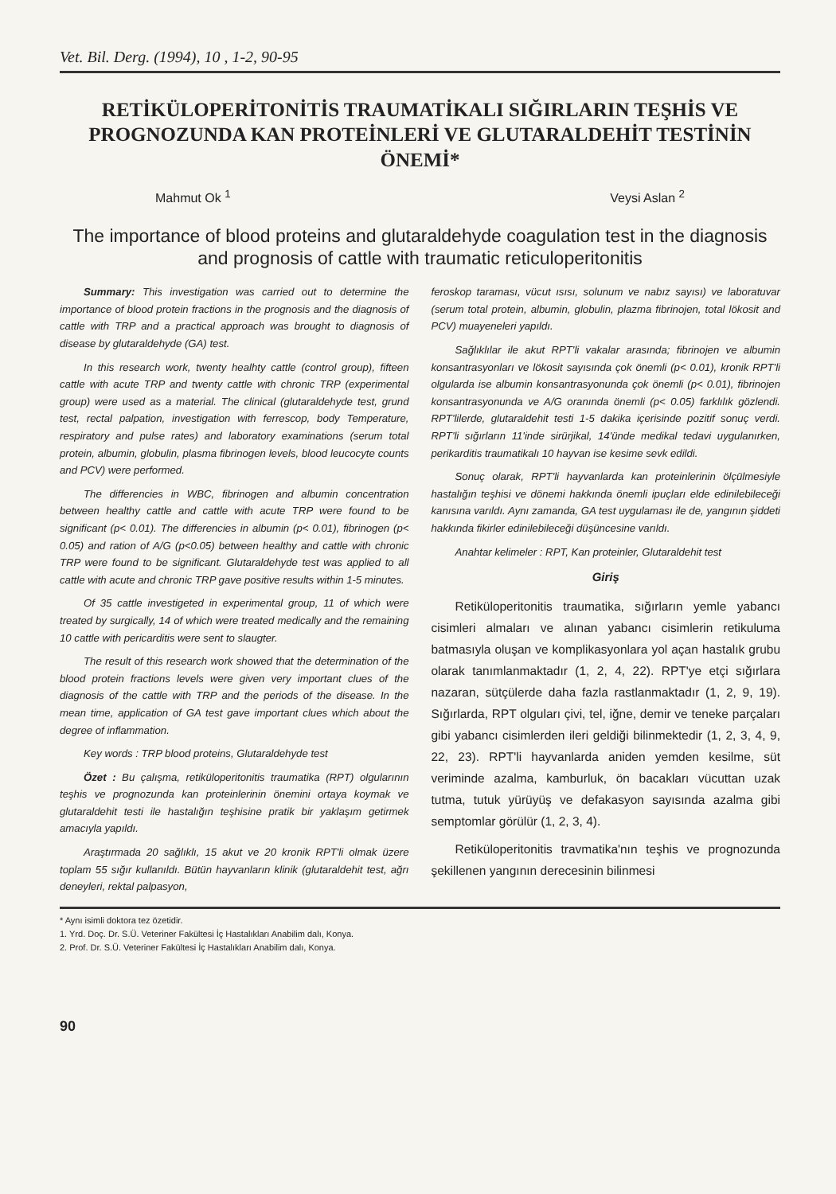Vet. Bil. Derg. (1994), 10 , 1-2, 90-95
RETİKÜLOPERİTONİTİS TRAUMATİKALI SIĞIRLARIN TEŞHİS VE PROGNOZUNDA KAN PROTEİNLERİ VE GLUTARALDEHİT TESTİNİN ÖNEMİ*
Mahmut Ok <sup>1</sup> Veysi Aslan <sup>2</sup>
The importance of blood proteins and glutaraldehyde coagulation test in the diagnosis and prognosis of cattle with traumatic reticuloperitonitis
Summary: This investigation was carried out to determine the importance of blood protein fractions in the prognosis and the diagnosis of cattle with TRP and a practical approach was brought to diagnosis of disease by glutaraldehyde (GA) test.
In this research work, twenty healhty cattle (control group), fifteen cattle with acute TRP and twenty cattle with chronic TRP (experimental group) were used as a material. The clinical (glutaraldehyde test, grund test, rectal palpation, investigation with ferrescop, body Temperature, respiratory and pulse rates) and laboratory examinations (serum total protein, albumin, globulin, plasma fibrinogen levels, blood leucocyte counts and PCV) were performed.
The differencies in WBC, fibrinogen and albumin concentration between healthy cattle and cattle with acute TRP were found to be significant (p< 0.01). The differencies in albumin (p< 0.01), fibrinogen (p< 0.05) and ration of A/G (p<0.05) between healthy and cattle with chronic TRP were found to be significant. Glutaraldehyde test was applied to all cattle with acute and chronic TRP gave positive results within 1-5 minutes.
Of 35 cattle investigeted in experimental group, 11 of which were treated by surgically, 14 of which were treated medically and the remaining 10 cattle with pericarditis were sent to slaugter.
The result of this research work showed that the determination of the blood protein fractions levels were given very important clues of the diagnosis of the cattle with TRP and the periods of the disease. In the mean time, application of GA test gave important clues which about the degree of inflammation.
Key words : TRP blood proteins, Glutaraldehyde test
Özet : Bu çalışma, retiküloperitonitis traumatika (RPT) olgularının teşhis ve prognozunda kan proteinlerinin önemini ortaya koymak ve glutaraldehit testi ile hastalığın teşhisine pratik bir yaklaşım getirmek amacıyla yapıldı.
Araştırmada 20 sağlıklı, 15 akut ve 20 kronik RPT'li olmak üzere toplam 55 sığır kullanıldı. Bütün hayvanların klinik (glutaraldehit test, ağrı deneyleri, rektal palpasyon,
feroskop taraması, vücut ısısı, solunum ve nabız sayısı) ve laboratuvar (serum total protein, albumin, globulin, plazma fibrinojen, total lökosit and PCV) muayeneleri yapıldı.
Sağlıklılar ile akut RPT'li vakalar arasında; fibrinojen ve albumin konsantrasyonları ve lökosit sayısında çok önemli (p< 0.01), kronik RPT'li olgularda ise albumin konsantrasyonunda çok önemli (p< 0.01), fibrinojen konsantrasyonunda ve A/G oranında önemli (p< 0.05) farklılık gözlendi. RPT'lilerde, glutaraldehit testi 1-5 dakika içerisinde pozitif sonuç verdi. RPT'li sığırların 11'inde sirürjikal, 14'ünde medikal tedavi uygulanırken, perikarditis traumatikalı 10 hayvan ise kesime sevk edildi.
Sonuç olarak, RPT'li hayvanlarda kan proteinlerinin ölçülmesiyle hastalığın teşhisi ve dönemi hakkında önemli ipuçları elde edinilebileceği kanısına varıldı. Aynı zamanda, GA test uygulaması ile de, yangının şiddeti hakkında fikirler edinilebileceği düşüncesine varıldı.
Anahtar kelimeler : RPT, Kan proteinler, Glutaraldehit test
Giriş
Retiküloperitonitis traumatika, sığırların yemle yabancı cisimleri almaları ve alınan yabancı cisimlerin retikuluma batmasıyla oluşan ve komplikasyonlara yol açan hastalık grubu olarak tanımlanmaktadır (1, 2, 4, 22). RPT'ye etçi sığırlara nazaran, sütçülerde daha fazla rastlanmaktadır (1, 2, 9, 19). Sığırlarda, RPT olguları çivi, tel, iğne, demir ve teneke parçaları gibi yabancı cisimlerden ileri geldiği bilinmektedir (1, 2, 3, 4, 9, 22, 23). RPT'li hayvanlarda aniden yemden kesilme, süt veriminde azalma, kamburluk, ön bacakları vücuttan uzak tutma, tutuk yürüyüş ve defakasyon sayısında azalma gibi semptomlar görülür (1, 2, 3, 4).
Retiküloperitonitis travmatika'nın teşhis ve prognozunda şekillenen yangının derecesinin bilinmesi
* Aynı isimli doktora tez özetidir.
1. Yrd. Doç. Dr. S.Ü. Veteriner Fakültesi İç Hastalıkları Anabilim dalı, Konya.
2. Prof. Dr. S.Ü. Veteriner Fakültesi İç Hastalıkları Anabilim dalı, Konya.
90